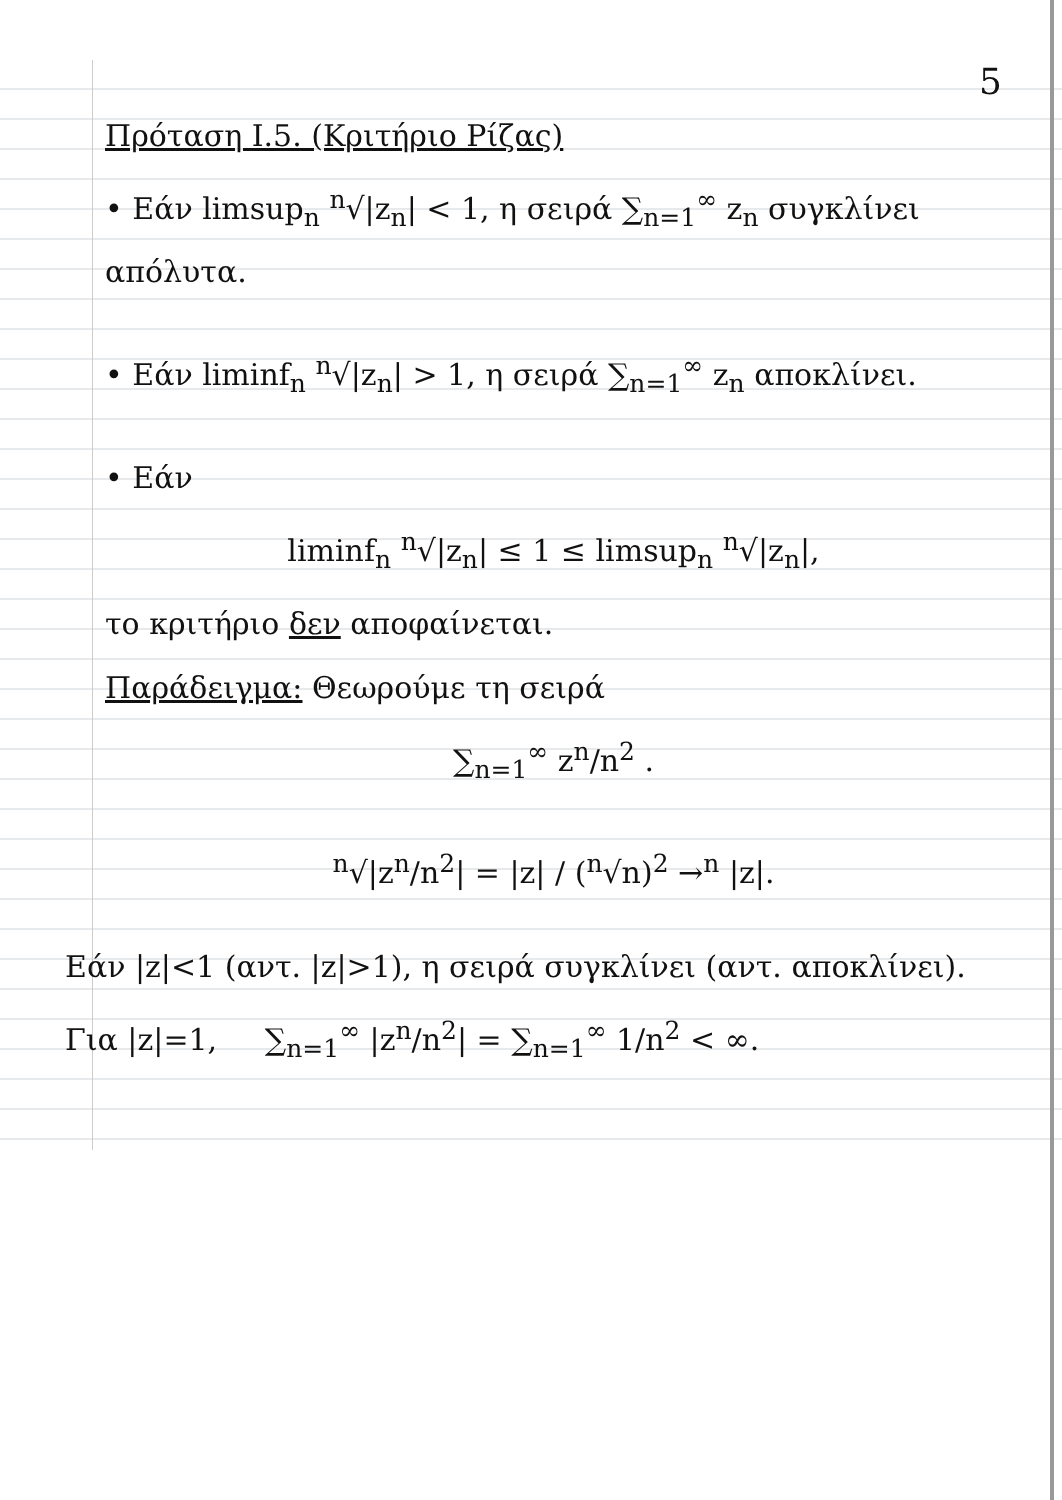5
Πρόταση Ι.5. (Κριτήριο Ρίζας)
• Εάν limsup<sub>n</sub> <sup>n</sup>√|z<sub>n</sub>| < 1, η σειρά ∑<sub>n=1</sub><sup>∞</sup> z<sub>n</sub> συγκλίνει απόλυτα.
• Εάν liminf<sub>n</sub> <sup>n</sup>√|z<sub>n</sub>| > 1, η σειρά ∑<sub>n=1</sub><sup>∞</sup> z<sub>n</sub> αποκλίνει.
• Εάν
liminf<sub>n</sub> <sup>n</sup>√|z<sub>n</sub>| ≤ 1 ≤ limsup<sub>n</sub> <sup>n</sup>√|z<sub>n</sub>|,
το κριτήριο δεν αποφαίνεται.
Παράδειγμα: Θεωρούμε τη σειρά
∑<sub>n=1</sub><sup>∞</sup> z<sup>n</sup>/n<sup>2</sup> .
<sup>n</sup>√|z<sup>n</sup>/n<sup>2</sup>| = |z| / (<sup>n</sup>√n)<sup>2</sup> →<sup>n</sup> |z|.
Εάν |z|<1 (αντ. |z|>1), η σειρά συγκλίνει (αντ. αποκλίνει).
Για |z|=1, ∑<sub>n=1</sub><sup>∞</sup> |z<sup>n</sup>/n<sup>2</sup>| = ∑<sub>n=1</sub><sup>∞</sup> 1/n<sup>2</sup> < ∞.